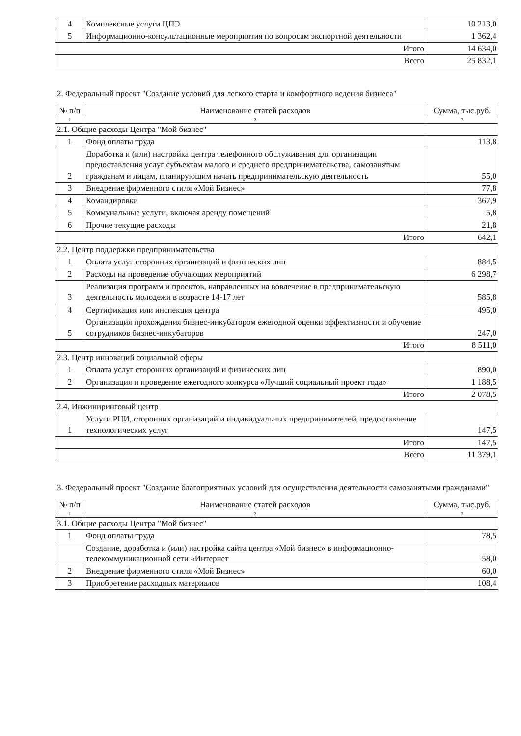| 4 | Комплексные услуги ЦПЭ | 10 213,0 |
| 5 | Информационно-консультационные мероприятия по вопросам экспортной деятельности | 1 362,4 |
| Итого | | 14 634,0 |
| Всего | | 25 832,1 |
2. Федеральный проект "Создание условий для легкого старта и комфортного ведения бизнеса"
| № п/п | Наименование статей расходов | Сумма, тыс.руб. |
| --- | --- | --- |
| 1 | 2 | 3 |
| 2.1. Общие расходы Центра "Мой бизнес" | | |
| 1 | Фонд оплаты труда | 113,8 |
| 2 | Доработка и (или) настройка центра телефонного обслуживания для организации предоставления услуг субъектам малого и среднего предпринимательства, самозанятым гражданам и лицам, планирующим начать предпринимательскую деятельность | 55,0 |
| 3 | Внедрение фирменного стиля «Мой Бизнес» | 77,8 |
| 4 | Командировки | 367,9 |
| 5 | Коммунальные услуги, включая аренду помещений | 5,8 |
| 6 | Прочие текущие расходы | 21,8 |
| Итого | | 642,1 |
| 2.2. Центр поддержки предпринимательства | | |
| 1 | Оплата услуг сторонних организаций и физических лиц | 884,5 |
| 2 | Расходы на проведение обучающих мероприятий | 6 298,7 |
| 3 | Реализация программ и проектов, направленных на вовлечение в предпринимательскую деятельность молодежи в возрасте 14-17 лет | 585,8 |
| 4 | Сертификация или инспекция центра | 495,0 |
| 5 | Организация прохождения бизнес-инкубатором ежегодной оценки эффективности и обучение сотрудников бизнес-инкубаторов | 247,0 |
| Итого | | 8 511,0 |
| 2.3. Центр инноваций социальной сферы | | |
| 1 | Оплата услуг сторонних организаций и физических лиц | 890,0 |
| 2 | Организация и проведение ежегодного конкурса «Лучший социальный проект года» | 1 188,5 |
| Итого | | 2 078,5 |
| 2.4. Инжиниринговый центр | | |
| 1 | Услуги РЦИ, сторонних организаций и индивидуальных предпринимателей, предоставление технологических услуг | 147,5 |
| Итого | | 147,5 |
| Всего | | 11 379,1 |
3. Федеральный проект "Создание благоприятных условий для осуществления деятельности самозанятыми гражданами"
| № п/п | Наименование статей расходов | Сумма, тыс.руб. |
| --- | --- | --- |
| 1 | 2 | 3 |
| 3.1. Общие расходы Центра "Мой бизнес" | | |
| 1 | Фонд оплаты труда | 78,5 |
| | Создание, доработка и (или) настройка сайта центра «Мой бизнес» в информационно-телекоммуникационной сети «Интернет | 58,0 |
| 2 | Внедрение фирменного стиля «Мой Бизнес» | 60,0 |
| 3 | Приобретение расходных материалов | 108,4 |